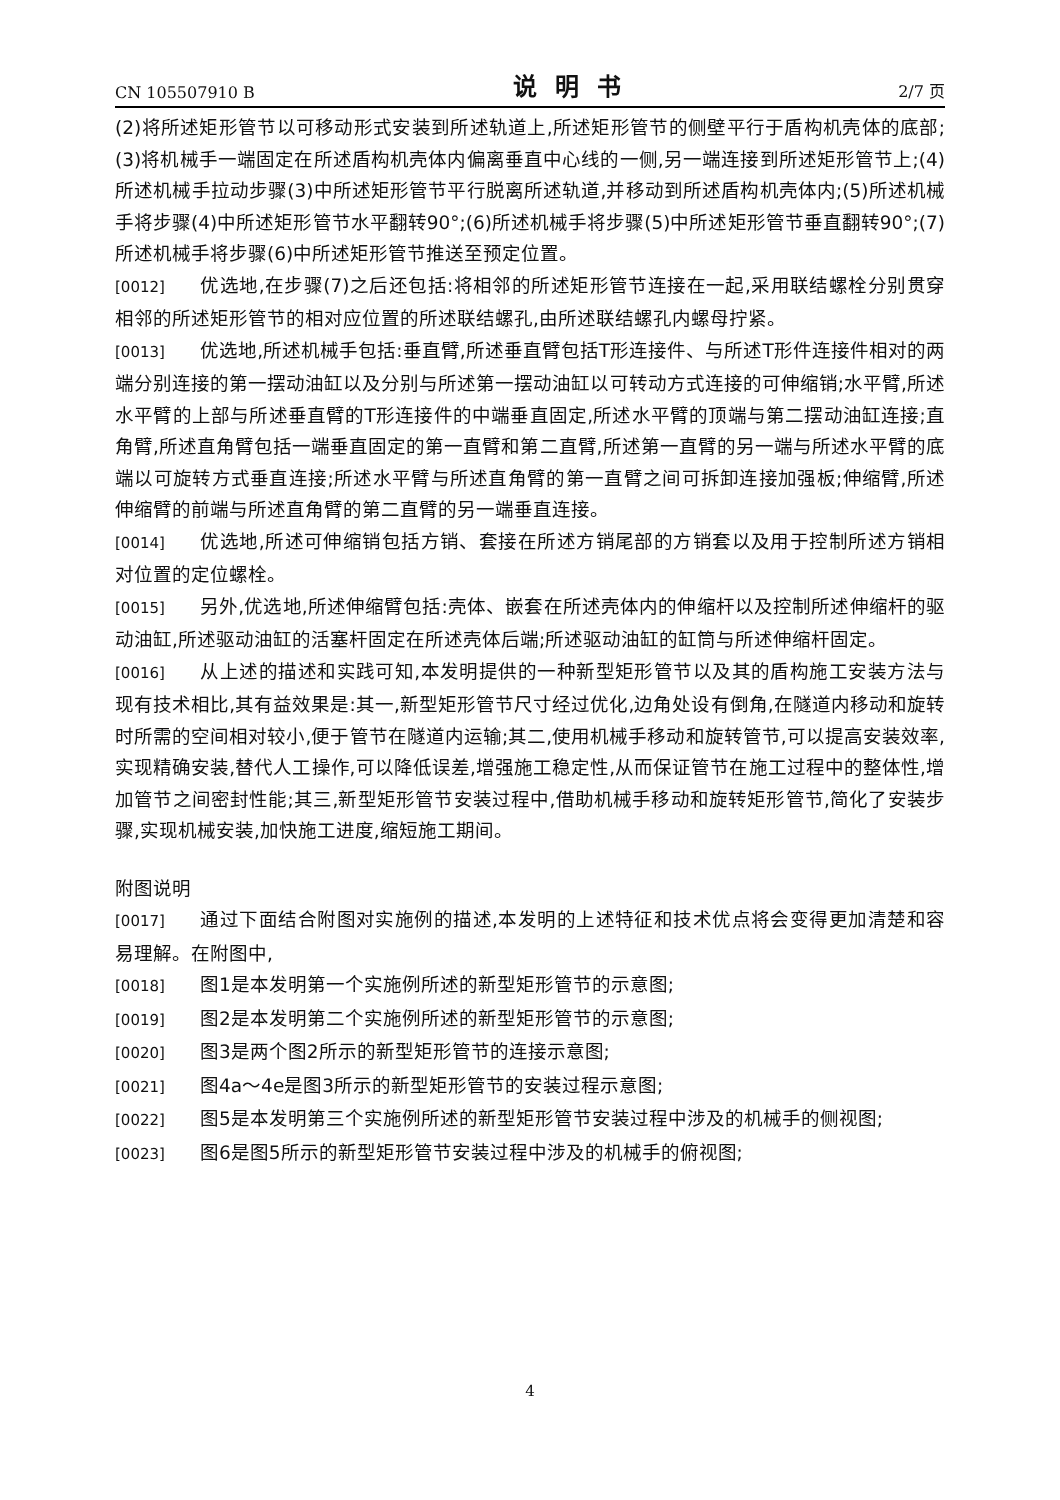CN 105507910 B 说明书 2/7 页
(2)将所述矩形管节以可移动形式安装到所述轨道上,所述矩形管节的侧壁平行于盾构机壳体的底部;(3)将机械手一端固定在所述盾构机壳体内偏离垂直中心线的一侧,另一端连接到所述矩形管节上;(4)所述机械手拉动步骤(3)中所述矩形管节平行脱离所述轨道,并移动到所述盾构机壳体内;(5)所述机械手将步骤(4)中所述矩形管节水平翻转90°;(6)所述机械手将步骤(5)中所述矩形管节垂直翻转90°;(7)所述机械手将步骤(6)中所述矩形管节推送至预定位置。
[0012] 优选地,在步骤(7)之后还包括:将相邻的所述矩形管节连接在一起,采用联结螺栓分别贯穿相邻的所述矩形管节的相对应位置的所述联结螺孔,由所述联结螺孔内螺母拧紧。
[0013] 优选地,所述机械手包括:垂直臂,所述垂直臂包括T形连接件、与所述T形件连接件相对的两端分别连接的第一摆动油缸以及分别与所述第一摆动油缸以可转动方式连接的可伸缩销;水平臂,所述水平臂的上部与所述垂直臂的T形连接件的中端垂直固定,所述水平臂的顶端与第二摆动油缸连接;直角臂,所述直角臂包括一端垂直固定的第一直臂和第二直臂,所述第一直臂的另一端与所述水平臂的底端以可旋转方式垂直连接;所述水平臂与所述直角臂的第一直臂之间可拆卸连接加强板;伸缩臂,所述伸缩臂的前端与所述直角臂的第二直臂的另一端垂直连接。
[0014] 优选地,所述可伸缩销包括方销、套接在所述方销尾部的方销套以及用于控制所述方销相对位置的定位螺栓。
[0015] 另外,优选地,所述伸缩臂包括:壳体、嵌套在所述壳体内的伸缩杆以及控制所述伸缩杆的驱动油缸,所述驱动油缸的活塞杆固定在所述壳体后端;所述驱动油缸的缸筒与所述伸缩杆固定。
[0016] 从上述的描述和实践可知,本发明提供的一种新型矩形管节以及其的盾构施工安装方法与现有技术相比,其有益效果是:其一,新型矩形管节尺寸经过优化,边角处设有倒角,在隧道内移动和旋转时所需的空间相对较小,便于管节在隧道内运输;其二,使用机械手移动和旋转管节,可以提高安装效率,实现精确安装,替代人工操作,可以降低误差,增强施工稳定性,从而保证管节在施工过程中的整体性,增加管节之间密封性能;其三,新型矩形管节安装过程中,借助机械手移动和旋转矩形管节,简化了安装步骤,实现机械安装,加快施工进度,缩短施工期间。
附图说明
[0017] 通过下面结合附图对实施例的描述,本发明的上述特征和技术优点将会变得更加清楚和容易理解。在附图中,
[0018] 图1是本发明第一个实施例所述的新型矩形管节的示意图;
[0019] 图2是本发明第二个实施例所述的新型矩形管节的示意图;
[0020] 图3是两个图2所示的新型矩形管节的连接示意图;
[0021] 图4a～4e是图3所示的新型矩形管节的安装过程示意图;
[0022] 图5是本发明第三个实施例所述的新型矩形管节安装过程中涉及的机械手的侧视图;
[0023] 图6是图5所示的新型矩形管节安装过程中涉及的机械手的俯视图;
4